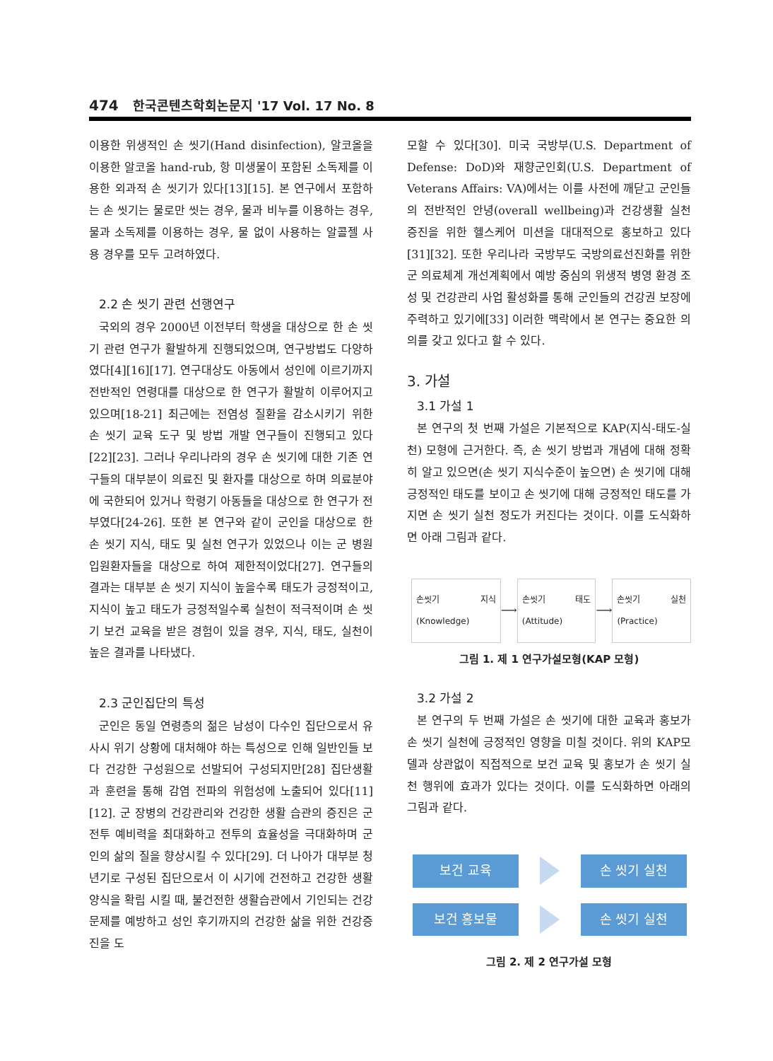474 한국콘텐츠학회논문지 '17 Vol. 17 No. 8
이용한 위생적인 손 씻기(Hand disinfection), 알코올을 이용한 알코올 hand-rub, 항 미생물이 포함된 소독제를 이용한 외과적 손 씻기가 있다[13][15]. 본 연구에서 포함하는 손 씻기는 물로만 씻는 경우, 물과 비누를 이용하는 경우, 물과 소독제를 이용하는 경우, 물 없이 사용하는 알콜젤 사용 경우를 모두 고려하였다.
2.2 손 씻기 관련 선행연구
국외의 경우 2000년 이전부터 학생을 대상으로 한 손 씻기 관련 연구가 활발하게 진행되었으며, 연구방법도 다양하였다[4][16][17]. 연구대상도 아동에서 성인에 이르기까지 전반적인 연령대를 대상으로 한 연구가 활발히 이루어지고 있으며[18-21] 최근에는 전염성 질환을 감소시키기 위한 손 씻기 교육 도구 및 방법 개발 연구들이 진행되고 있다[22][23]. 그러나 우리나라의 경우 손 씻기에 대한 기존 연구들의 대부분이 의료진 및 환자를 대상으로 하며 의료분야에 국한되어 있거나 학령기 아동들을 대상으로 한 연구가 전부였다[24-26]. 또한 본 연구와 같이 군인을 대상으로 한 손 씻기 지식, 태도 및 실천 연구가 있었으나 이는 군 병원 입원환자들을 대상으로 하여 제한적이었다[27]. 연구들의 결과는 대부분 손 씻기 지식이 높을수록 태도가 긍정적이고, 지식이 높고 태도가 긍정적일수록 실천이 적극적이며 손 씻기 보건 교육을 받은 경험이 있을 경우, 지식, 태도, 실천이 높은 결과를 나타냈다.
2.3 군인집단의 특성
군인은 동일 연령층의 젊은 남성이 다수인 집단으로서 유사시 위기 상황에 대처해야 하는 특성으로 인해 일반인들 보다 건강한 구성원으로 선발되어 구성되지만[28] 집단생활과 훈련을 통해 감염 전파의 위험성에 노출되어 있다[11][12]. 군 장병의 건강관리와 건강한 생활 습관의 증진은 군 전투 예비력을 최대화하고 전투의 효율성을 극대화하며 군인의 삶의 질을 향상시킬 수 있다[29]. 더 나아가 대부분 청년기로 구성된 집단으로서 이 시기에 건전하고 건강한 생활양식을 확립 시킬 때, 불건전한 생활습관에서 기인되는 건강문제를 예방하고 성인 후기까지의 건강한 삶을 위한 건강증진을 도
모할 수 있다[30]. 미국 국방부(U.S. Department of Defense: DoD)와 재향군인회(U.S. Department of Veterans Affairs: VA)에서는 이를 사전에 깨닫고 군인들의 전반적인 안녕(overall wellbeing)과 건강생활 실천 증진을 위한 헬스케어 미션을 대대적으로 홍보하고 있다[31][32]. 또한 우리나라 국방부도 국방의료선진화를 위한 군 의료체계 개선계획에서 예방 중심의 위생적 병영 환경 조성 및 건강관리 사업 활성화를 통해 군인들의 건강권 보장에 주력하고 있기에[33] 이러한 맥락에서 본 연구는 중요한 의의를 갖고 있다고 할 수 있다.
3. 가설
3.1 가설 1
본 연구의 첫 번째 가설은 기본적으로 KAP(지식-태도-실천) 모형에 근거한다. 즉, 손 씻기 방법과 개념에 대해 정확히 알고 있으면(손 씻기 지식수준이 높으면) 손 씻기에 대해 긍정적인 태도를 보이고 손 씻기에 대해 긍정적인 태도를 가지면 손 씻기 실천 정도가 커진다는 것이다. 이를 도식화하면 아래 그림과 같다.
손씻기 지식(Knowledge)
⟶
손씻기 태도(Attitude)
⟶
손씻기 실천(Practice)
그림 1. 제 1 연구가설모형(KAP 모형)
3.2 가설 2
본 연구의 두 번째 가설은 손 씻기에 대한 교육과 홍보가 손 씻기 실천에 긍정적인 영향을 미칠 것이다. 위의 KAP모델과 상관없이 직접적으로 보건 교육 및 홍보가 손 씻기 실천 행위에 효과가 있다는 것이다. 이를 도식화하면 아래의 그림과 같다.
보건 교육 손 씻기 실천
보건 홍보물 손 씻기 실천
그림 2. 제 2 연구가설 모형